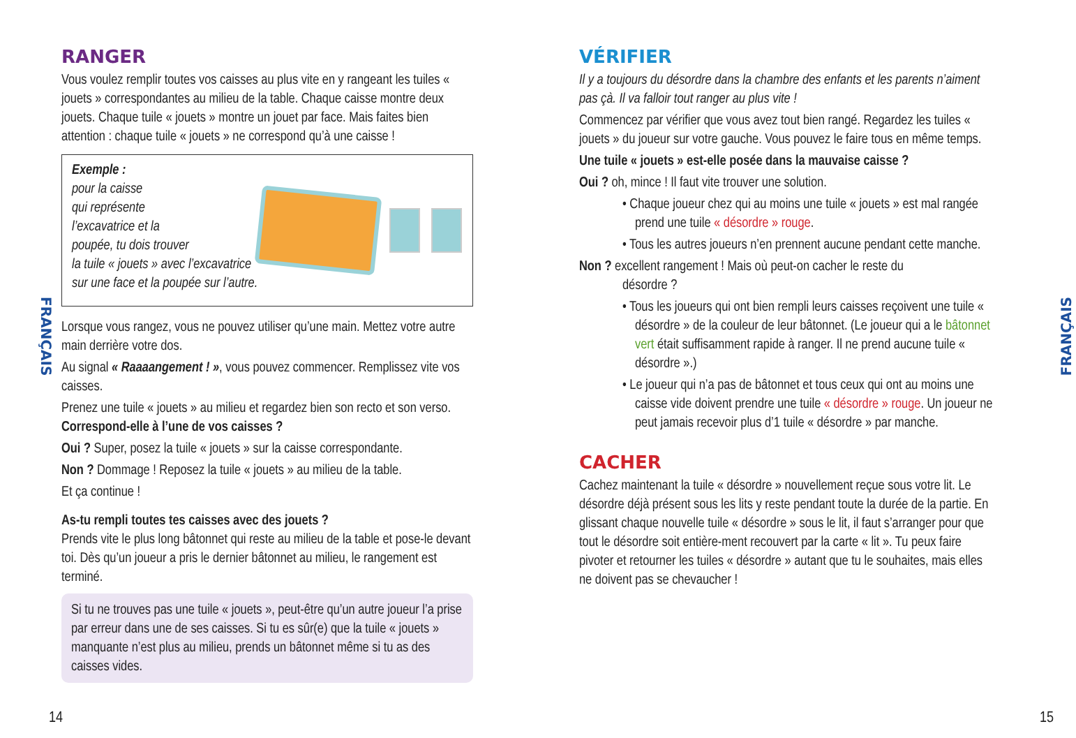FRANÇAIS
FRANÇAIS
RANGER
Vous voulez remplir toutes vos caisses au plus vite en y rangeant les tuiles « jouets » correspondantes au milieu de la table. Chaque caisse montre deux jouets. Chaque tuile « jouets » montre un jouet par face. Mais faites bien attention : chaque tuile « jouets » ne correspond qu’à une caisse !
Exemple :
pour la caisse
qui représente
l’excavatrice et la
poupée, tu dois trouver
la tuile « jouets » avec l’excavatrice
sur une face et la poupée sur l’autre.
Lorsque vous rangez, vous ne pouvez utiliser qu’une main. Mettez votre autre main derrière votre dos.
Au signal « Raaaangement ! », vous pouvez commencer. Remplissez vite vos caisses.
Prenez une tuile « jouets » au milieu et regardez bien son recto et son verso. Correspond-elle à l’une de vos caisses ?
Oui ? Super, posez la tuile « jouets » sur la caisse correspondante.
Non ? Dommage ! Reposez la tuile « jouets » au milieu de la table.
Et ça continue !
As-tu rempli toutes tes caisses avec des jouets ?
Prends vite le plus long bâtonnet qui reste au milieu de la table et pose-le devant toi. Dès qu’un joueur a pris le dernier bâtonnet au milieu, le rangement est terminé.
Si tu ne trouves pas une tuile « jouets », peut-être qu’un autre joueur l’a prise par erreur dans une de ses caisses. Si tu es sûr(e) que la tuile « jouets » manquante n’est plus au milieu, prends un bâtonnet même si tu as des caisses vides.
VÉRIFIER
Il y a toujours du désordre dans la chambre des enfants et les parents n’aiment pas çà. Il va falloir tout ranger au plus vite !
Commencez par vérifier que vous avez tout bien rangé. Regardez les tuiles « jouets » du joueur sur votre gauche. Vous pouvez le faire tous en même temps.
Une tuile « jouets » est-elle posée dans la mauvaise caisse ?
Oui ? oh, mince ! Il faut vite trouver une solution.
• Chaque joueur chez qui au moins une tuile « jouets » est mal rangée prend une tuile « désordre » rouge.
• Tous les autres joueurs n’en prennent aucune pendant cette manche.
Non ? excellent rangement ! Mais où peut-on cacher le reste du
désordre ?
• Tous les joueurs qui ont bien rempli leurs caisses reçoivent une tuile « désordre » de la couleur de leur bâtonnet. (Le joueur qui a le bâtonnet vert était suffisamment rapide à ranger. Il ne prend aucune tuile « désordre ».)
• Le joueur qui n’a pas de bâtonnet et tous ceux qui ont au moins une caisse vide doivent prendre une tuile « désordre » rouge. Un joueur ne peut jamais recevoir plus d’1 tuile « désordre » par manche.
CACHER
Cachez maintenant la tuile « désordre » nouvellement reçue sous votre lit. Le désordre déjà présent sous les lits y reste pendant toute la durée de la partie. En glissant chaque nouvelle tuile « désordre » sous le lit, il faut s’arranger pour que tout le désordre soit entière-ment recouvert par la carte « lit ». Tu peux faire pivoter et retourner les tuiles « désordre » autant que tu le souhaites, mais elles ne doivent pas se chevaucher !
14 15